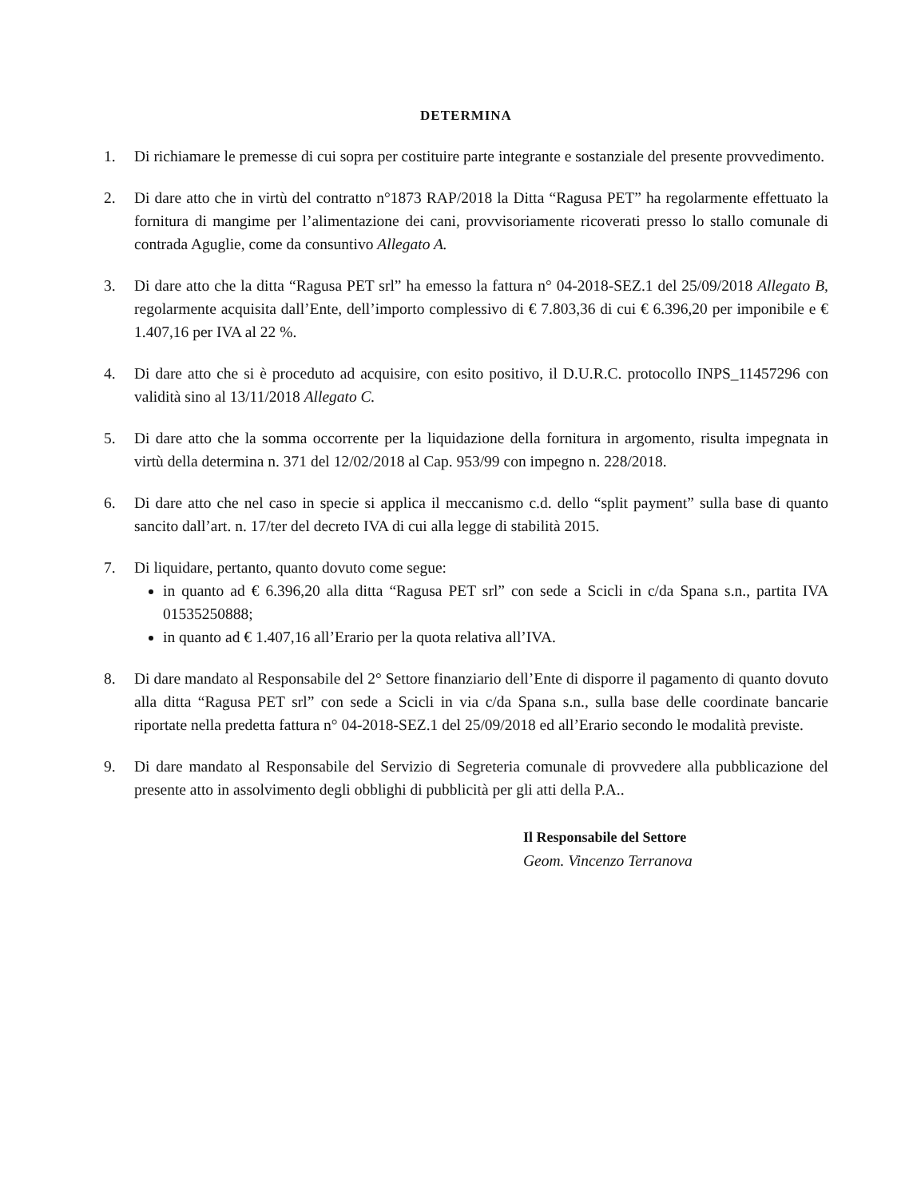DETERMINA
1. Di richiamare le premesse di cui sopra per costituire parte integrante e sostanziale del presente provvedimento.
2. Di dare atto che in virtù del contratto n°1873 RAP/2018 la Ditta “Ragusa PET” ha regolarmente effettuato la fornitura di mangime per l’alimentazione dei cani, provvisoriamente ricoverati presso lo stallo comunale di contrada Aguglie, come da consuntivo Allegato A.
3. Di dare atto che la ditta “Ragusa PET srl” ha emesso la fattura n° 04-2018-SEZ.1 del 25/09/2018 Allegato B, regolarmente acquisita dall’Ente, dell’importo complessivo di € 7.803,36 di cui € 6.396,20 per imponibile e € 1.407,16 per IVA al 22 %.
4. Di dare atto che si è proceduto ad acquisire, con esito positivo, il D.U.R.C. protocollo INPS_11457296 con validità sino al 13/11/2018 Allegato C.
5. Di dare atto che la somma occorrente per la liquidazione della fornitura in argomento, risulta impegnata in virtù della determina n. 371 del 12/02/2018 al Cap. 953/99 con impegno n. 228/2018.
6. Di dare atto che nel caso in specie si applica il meccanismo c.d. dello “split payment” sulla base di quanto sancito dall’art. n. 17/ter del decreto IVA di cui alla legge di stabilità 2015.
7. Di liquidare, pertanto, quanto dovuto come segue:
in quanto ad € 6.396,20 alla ditta “Ragusa PET srl” con sede a Scicli in c/da Spana s.n., partita IVA 01535250888;
in quanto ad € 1.407,16 all’Erario per la quota relativa all’IVA.
8. Di dare mandato al Responsabile del 2° Settore finanziario dell’Ente di disporre il pagamento di quanto dovuto alla ditta “Ragusa PET srl” con sede a Scicli in via c/da Spana s.n., sulla base delle coordinate bancarie riportate nella predetta fattura n° 04-2018-SEZ.1 del 25/09/2018 ed all’Erario secondo le modalità previste.
9. Di dare mandato al Responsabile del Servizio di Segreteria comunale di provvedere alla pubblicazione del presente atto in assolvimento degli obblighi di pubblicità per gli atti della P.A..
Il Responsabile del Settore
Geom. Vincenzo Terranova